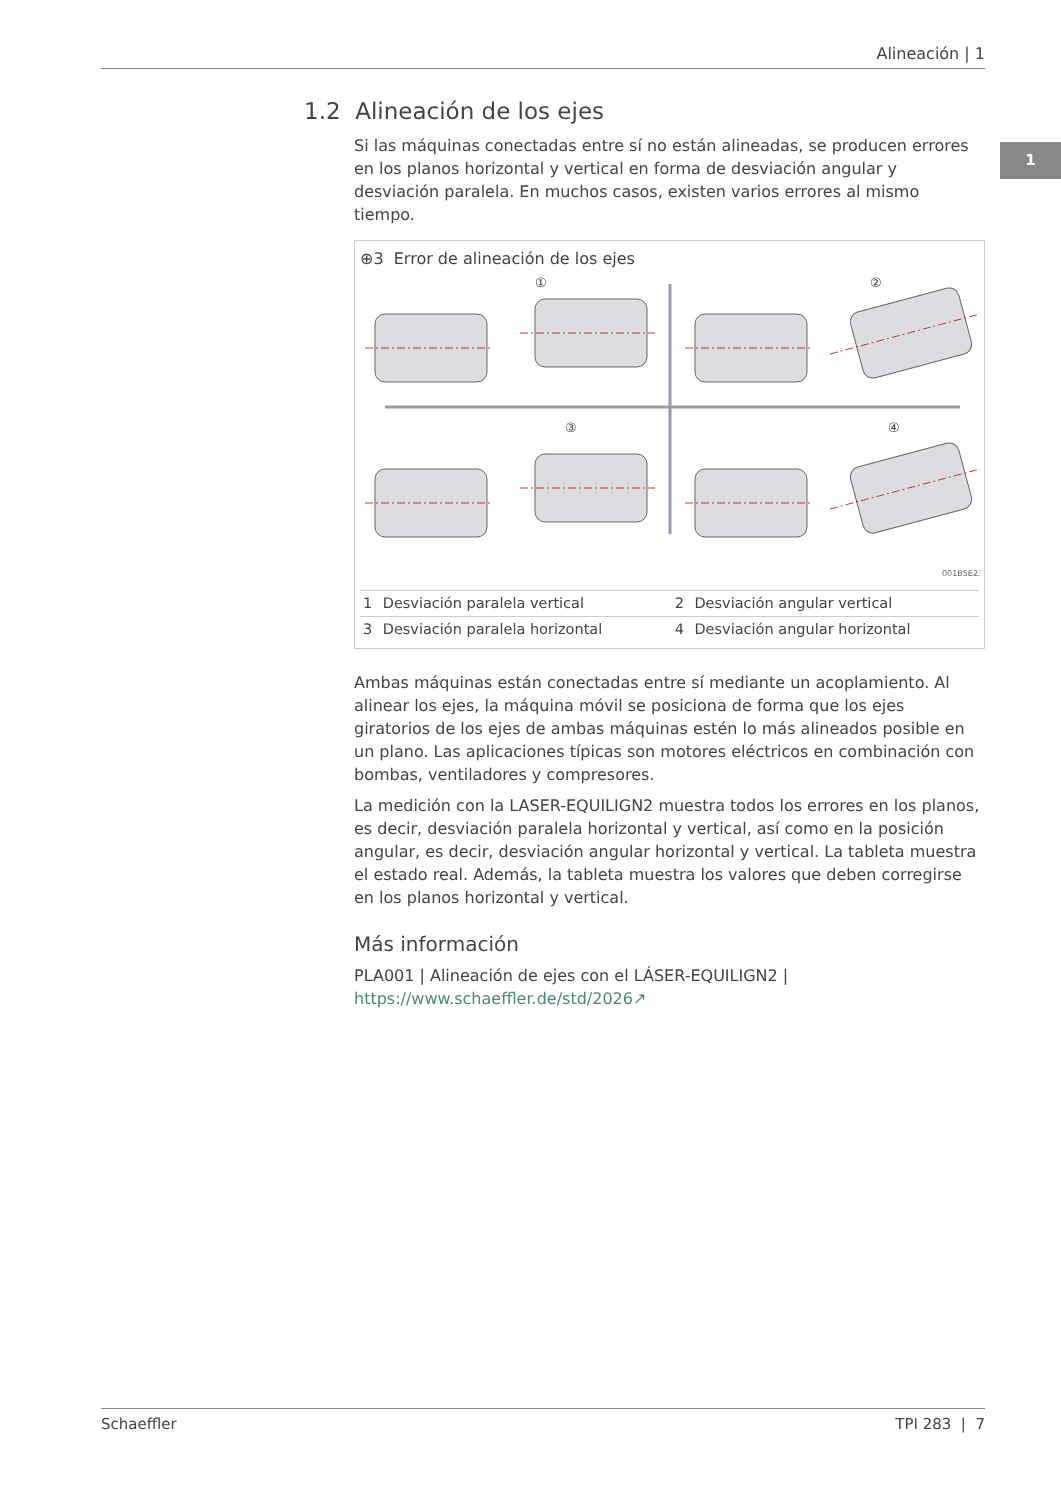Alineación | 1
1
1.2 Alineación de los ejes
Si las máquinas conectadas entre sí no están alineadas, se producen errores en los planos horizontal y vertical en forma de desviación angular y desviación paralela. En muchos casos, existen varios errores al mismo tiempo.
⊕3 Error de alineación de los ejes
①
②
③
④
001B5E23
| 1 | Desviación paralela vertical | 2 | Desviación angular vertical |
| 3 | Desviación paralela horizontal | 4 | Desviación angular horizontal |
Ambas máquinas están conectadas entre sí mediante un acoplamiento. Al alinear los ejes, la máquina móvil se posiciona de forma que los ejes giratorios de los ejes de ambas máquinas estén lo más alineados posible en un plano. Las aplicaciones típicas son motores eléctricos en combinación con bombas, ventiladores y compresores.
La medición con la LASER-EQUILIGN2 muestra todos los errores en los planos, es decir, desviación paralela horizontal y vertical, así como en la posición angular, es decir, desviación angular horizontal y vertical. La tableta muestra el estado real. Además, la tableta muestra los valores que deben corregirse en los planos horizontal y vertical.
Más información
PLA001 | Alineación de ejes con el LÁSER-EQUILIGN2 |
https://www.schaeffler.de/std/2026↗
Schaeffler TPI 283 | 7